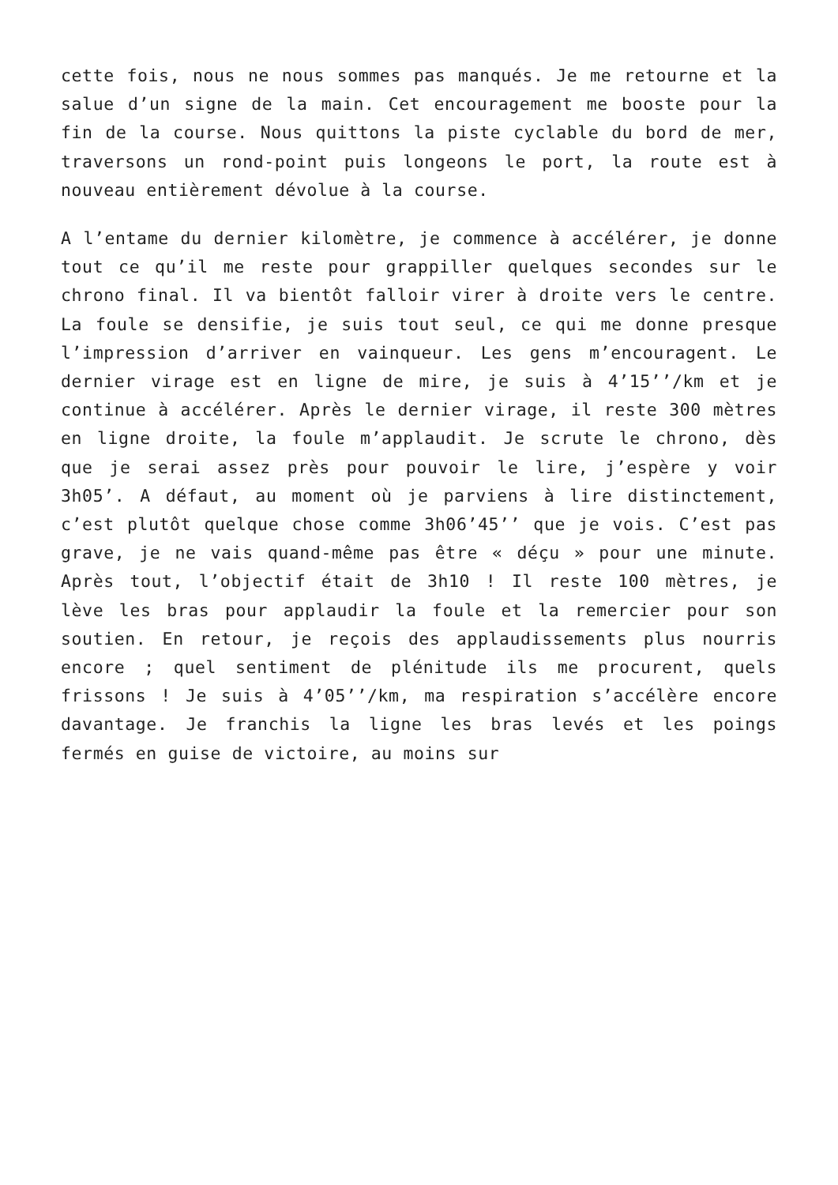cette fois, nous ne nous sommes pas manqués. Je me retourne et la salue d’un signe de la main. Cet encouragement me booste pour la fin de la course. Nous quittons la piste cyclable du bord de mer, traversons un rond-point puis longeons le port, la route est à nouveau entièrement dévolue à la course.
A l’entame du dernier kilomètre, je commence à accélérer, je donne tout ce qu’il me reste pour grappiller quelques secondes sur le chrono final. Il va bientôt falloir virer à droite vers le centre. La foule se densifie, je suis tout seul, ce qui me donne presque l’impression d’arriver en vainqueur. Les gens m’encouragent. Le dernier virage est en ligne de mire, je suis à 4’15’’/km et je continue à accélérer. Après le dernier virage, il reste 300 mètres en ligne droite, la foule m’applaudit. Je scrute le chrono, dès que je serai assez près pour pouvoir le lire, j’espère y voir 3h05’. A défaut, au moment où je parviens à lire distinctement, c’est plutôt quelque chose comme 3h06’45’’ que je vois. C’est pas grave, je ne vais quand-même pas être « déçu » pour une minute. Après tout, l’objectif était de 3h10 ! Il reste 100 mètres, je lève les bras pour applaudir la foule et la remercier pour son soutien. En retour, je reçois des applaudissements plus nourris encore ; quel sentiment de plénitude ils me procurent, quels frissons ! Je suis à 4’05’’/km, ma respiration s’accélère encore davantage. Je franchis la ligne les bras levés et les poings fermés en guise de victoire, au moins sur